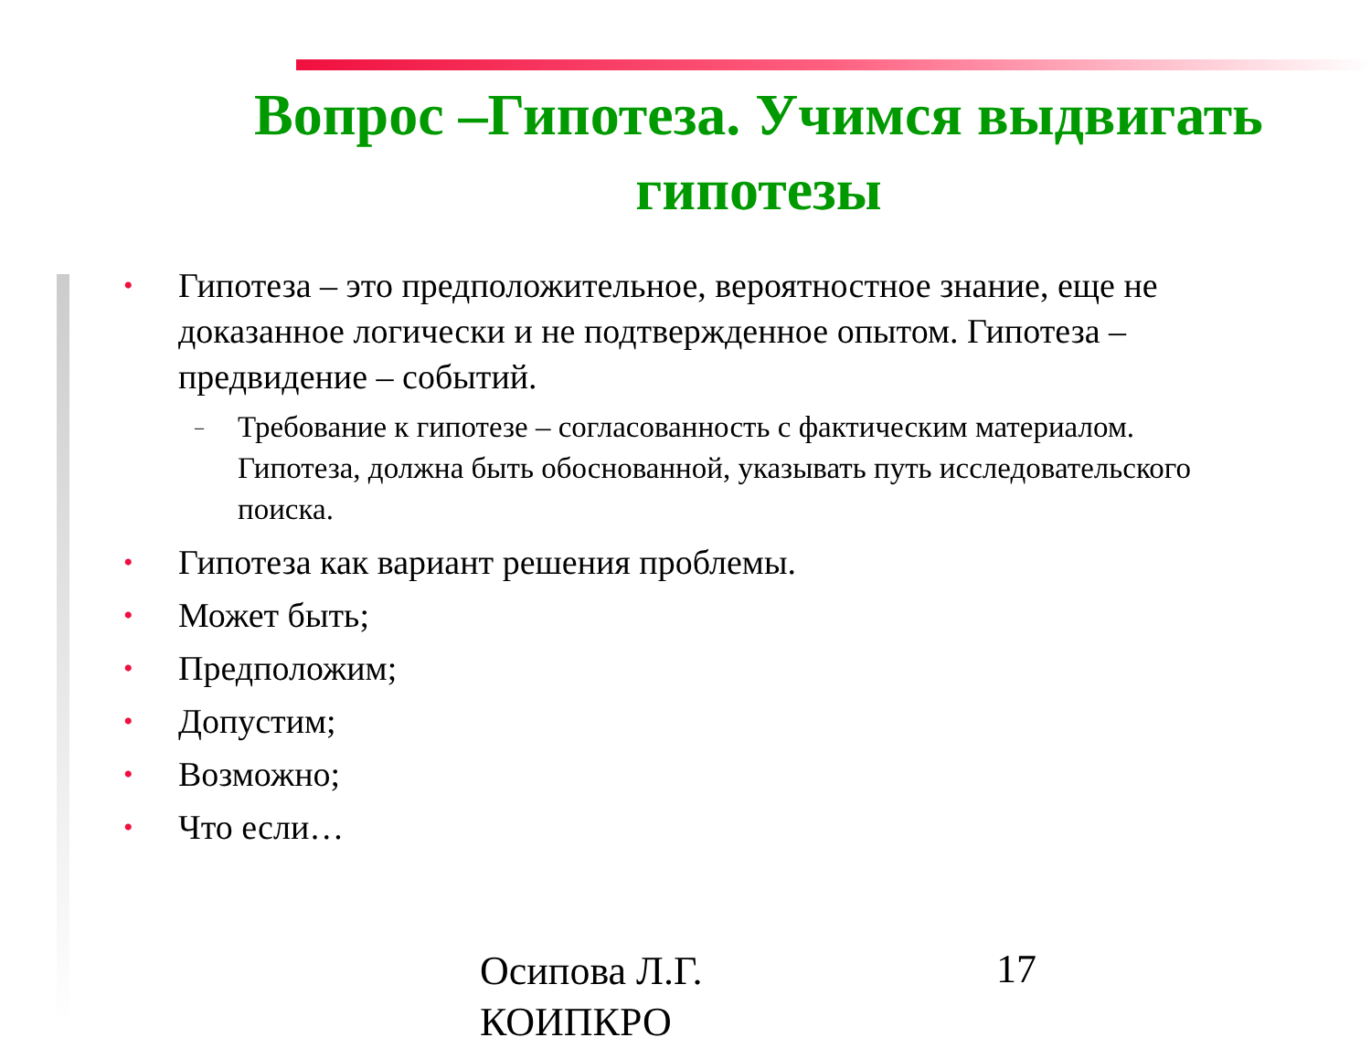Вопрос –Гипотеза. Учимся выдвигать гипотезы
• Гипотеза – это предположительное, вероятностное знание, еще не доказанное логически и не подтвержденное опытом. Гипотеза – предвидение – событий.
– Требование к гипотезе – согласованность с фактическим материалом. Гипотеза, должна быть обоснованной, указывать путь исследовательского поиска.
• Гипотеза как вариант решения проблемы.
• Может быть;
• Предположим;
• Допустим;
• Возможно;
• Что если…
Осипова Л.Г.
КОИПКРО
17